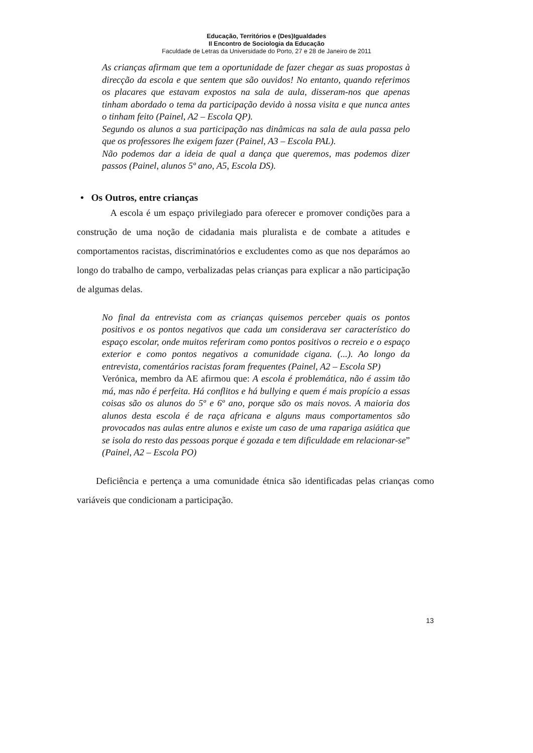Educação, Territórios e (Des)Igualdades
II Encontro de Sociologia da Educação
Faculdade de Letras da Universidade do Porto, 27 e 28 de Janeiro de 2011
As crianças afirmam que tem a oportunidade de fazer chegar as suas propostas à direcção da escola e que sentem que são ouvidos! No entanto, quando referimos os placares que estavam expostos na sala de aula, disseram-nos que apenas tinham abordado o tema da participação devido à nossa visita e que nunca antes o tinham feito (Painel, A2 – Escola QP).
Segundo os alunos a sua participação nas dinâmicas na sala de aula passa pelo que os professores lhe exigem fazer (Painel, A3 – Escola PAL).
Não podemos dar a ideia de qual a dança que queremos, mas podemos dizer passos (Painel, alunos 5º ano, A5, Escola DS).
• Os Outros, entre crianças
A escola é um espaço privilegiado para oferecer e promover condições para a construção de uma noção de cidadania mais pluralista e de combate a atitudes e comportamentos racistas, discriminatórios e excludentes como as que nos deparámos ao longo do trabalho de campo, verbalizadas pelas crianças para explicar a não participação de algumas delas.
No final da entrevista com as crianças quisemos perceber quais os pontos positivos e os pontos negativos que cada um considerava ser característico do espaço escolar, onde muitos referiram como pontos positivos o recreio e o espaço exterior e como pontos negativos a comunidade cigana. (...). Ao longo da entrevista, comentários racistas foram frequentes (Painel, A2 – Escola SP)
Verónica, membro da AE afirmou que: A escola é problemática, não é assim tão má, mas não é perfeita. Há conflitos e há bullying e quem é mais propício a essas coisas são os alunos do 5º e 6º ano, porque são os mais novos. A maioria dos alunos desta escola é de raça africana e alguns maus comportamentos são provocados nas aulas entre alunos e existe um caso de uma rapariga asiática que se isola do resto das pessoas porque é gozada e tem dificuldade em relacionar-se” (Painel, A2 – Escola PO)
Deficiência e pertença a uma comunidade étnica são identificadas pelas crianças como variáveis que condicionam a participação.
13